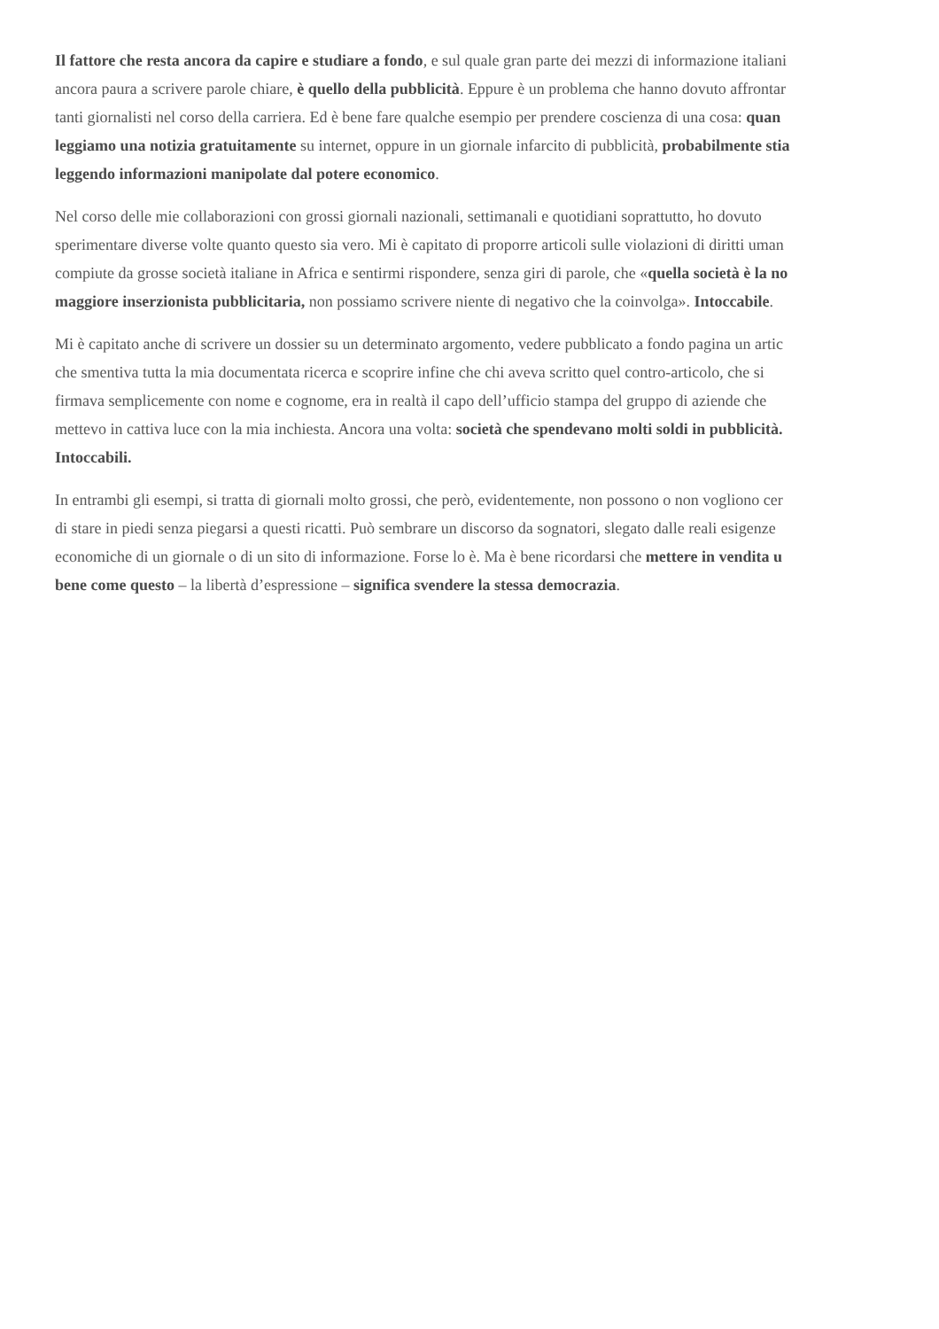Il fattore che resta ancora da capire e studiare a fondo, e sul quale gran parte dei mezzi di informazione italiani
ancora paura a scrivere parole chiare, è quello della pubblicità. Eppure è un problema che hanno dovuto affrontar
tanti giornalisti nel corso della carriera. Ed è bene fare qualche esempio per prendere coscienza di una cosa: quan
leggiamo una notizia gratuitamente su internet, oppure in un giornale infarcito di pubblicità, probabilmente stia
leggendo informazioni manipolate dal potere economico.
Nel corso delle mie collaborazioni con grossi giornali nazionali, settimanali e quotidiani soprattutto, ho dovuto
sperimentare diverse volte quanto questo sia vero. Mi è capitato di proporre articoli sulle violazioni di diritti uman
compiute da grosse società italiane in Africa e sentirmi rispondere, senza giri di parole, che «quella società è la no
maggiore inserzionista pubblicitaria, non possiamo scrivere niente di negativo che la coinvolga». Intoccabile.
Mi è capitato anche di scrivere un dossier su un determinato argomento, vedere pubblicato a fondo pagina un artic
che smentiva tutta la mia documentata ricerca e scoprire infine che chi aveva scritto quel contro-articolo, che si
firmava semplicemente con nome e cognome, era in realtà il capo dell’ufficio stampa del gruppo di aziende che
mettevo in cattiva luce con la mia inchiesta. Ancora una volta: società che spendevano molti soldi in pubblicità.
Intoccabili.
In entrambi gli esempi, si tratta di giornali molto grossi, che però, evidentemente, non possono o non vogliono cer
di stare in piedi senza piegarsi a questi ricatti. Può sembrare un discorso da sognatori, slegato dalle reali esigenze
economiche di un giornale o di un sito di informazione. Forse lo è. Ma è bene ricordarsi che mettere in vendita u
bene come questo – la libertà d’espressione – significa svendere la stessa democrazia.